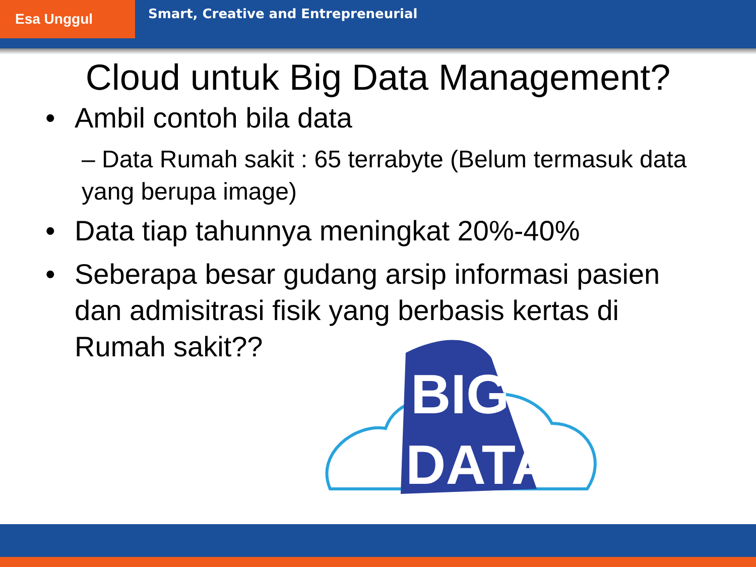Esa Unggul
Smart, Creative and Entrepreneurial
Cloud untuk Big Data Management?
• Ambil contoh bila data
– Data Rumah sakit : 65 terrabyte (Belum termasuk data yang berupa image)
• Data tiap tahunnya meningkat 20%-40%
• Seberapa besar gudang arsip informasi pasien dan admisitrasi fisik yang berbasis kertas di Rumah sakit??
BIG
DATA